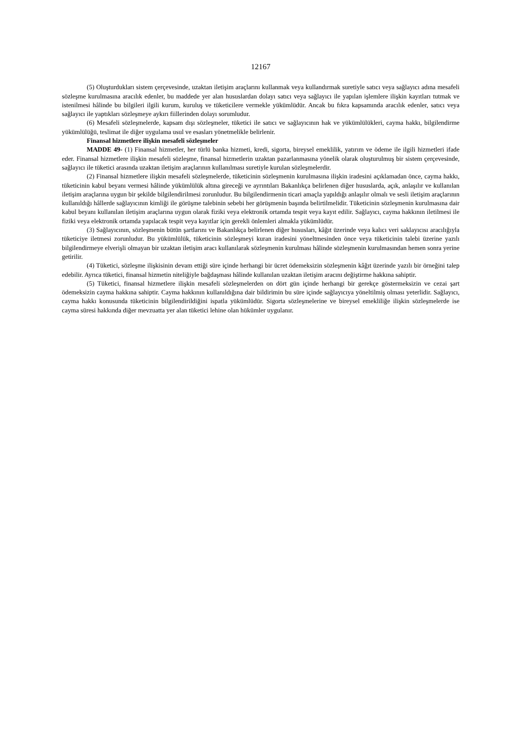12167
(5) Oluşturdukları sistem çerçevesinde, uzaktan iletişim araçlarını kullanmak veya kullandırmak suretiyle satıcı veya sağlayıcı adına mesafeli sözleşme kurulmasına aracılık edenler, bu maddede yer alan hususlardan dolayı satıcı veya sağlayıcı ile yapılan işlemlere ilişkin kayıtları tutmak ve istenilmesi hâlinde bu bilgileri ilgili kurum, kuruluş ve tüketicilere vermekle yükümlüdür. Ancak bu fıkra kapsamında aracılık edenler, satıcı veya sağlayıcı ile yaptıkları sözleşmeye aykırı fiillerinden dolayı sorumludur.
(6) Mesafeli sözleşmelerde, kapsam dışı sözleşmeler, tüketici ile satıcı ve sağlayıcının hak ve yükümlülükleri, cayma hakkı, bilgilendirme yükümlülüğü, teslimat ile diğer uygulama usul ve esasları yönetmelikle belirlenir.
Finansal hizmetlere ilişkin mesafeli sözleşmeler
MADDE 49- (1) Finansal hizmetler, her türlü banka hizmeti, kredi, sigorta, bireysel emeklilik, yatırım ve ödeme ile ilgili hizmetleri ifade eder. Finansal hizmetlere ilişkin mesafeli sözleşme, finansal hizmetlerin uzaktan pazarlanmasına yönelik olarak oluşturulmuş bir sistem çerçevesinde, sağlayıcı ile tüketici arasında uzaktan iletişim araçlarının kullanılması suretiyle kurulan sözleşmelerdir.
(2) Finansal hizmetlere ilişkin mesafeli sözleşmelerde, tüketicinin sözleşmenin kurulmasına ilişkin iradesini açıklamadan önce, cayma hakkı, tüketicinin kabul beyanı vermesi hâlinde yükümlülük altına gireceği ve ayrıntıları Bakanlıkça belirlenen diğer hususlarda, açık, anlaşılır ve kullanılan iletişim araçlarına uygun bir şekilde bilgilendirilmesi zorunludur. Bu bilgilendirmenin ticari amaçla yapıldığı anlaşılır olmalı ve sesli iletişim araçlarının kullanıldığı hâllerde sağlayıcının kimliği ile görüşme talebinin sebebi her görüşmenin başında belirtilmelidir. Tüketicinin sözleşmenin kurulmasına dair kabul beyanı kullanılan iletişim araçlarına uygun olarak fiziki veya elektronik ortamda tespit veya kayıt edilir. Sağlayıcı, cayma hakkının iletilmesi ile fiziki veya elektronik ortamda yapılacak tespit veya kayıtlar için gerekli önlemleri almakla yükümlüdür.
(3) Sağlayıcının, sözleşmenin bütün şartlarını ve Bakanlıkça belirlenen diğer hususları, kâğıt üzerinde veya kalıcı veri saklayıcısı aracılığıyla tüketiciye iletmesi zorunludur. Bu yükümlülük, tüketicinin sözleşmeyi kuran iradesini yöneltmesinden önce veya tüketicinin talebi üzerine yazılı bilgilendirmeye elverişli olmayan bir uzaktan iletişim aracı kullanılarak sözleşmenin kurulması hâlinde sözleşmenin kurulmasından hemen sonra yerine getirilir.
(4) Tüketici, sözleşme ilişkisinin devam ettiği süre içinde herhangi bir ücret ödemeksizin sözleşmenin kâğıt üzerinde yazılı bir örneğini talep edebilir. Ayrıca tüketici, finansal hizmetin niteliğiyle bağdaşması hâlinde kullanılan uzaktan iletişim aracını değiştirme hakkına sahiptir.
(5) Tüketici, finansal hizmetlere ilişkin mesafeli sözleşmelerden on dört gün içinde herhangi bir gerekçe göstermeksizin ve cezai şart ödemeksizin cayma hakkına sahiptir. Cayma hakkının kullanıldığına dair bildirimin bu süre içinde sağlayıcıya yöneltilmiş olması yeterlidir. Sağlayıcı, cayma hakkı konusunda tüketicinin bilgilendirildiğini ispatla yükümlüdür. Sigorta sözleşmelerine ve bireysel emekliliğe ilişkin sözleşmelerde ise cayma süresi hakkında diğer mevzuatta yer alan tüketici lehine olan hükümler uygulanır.